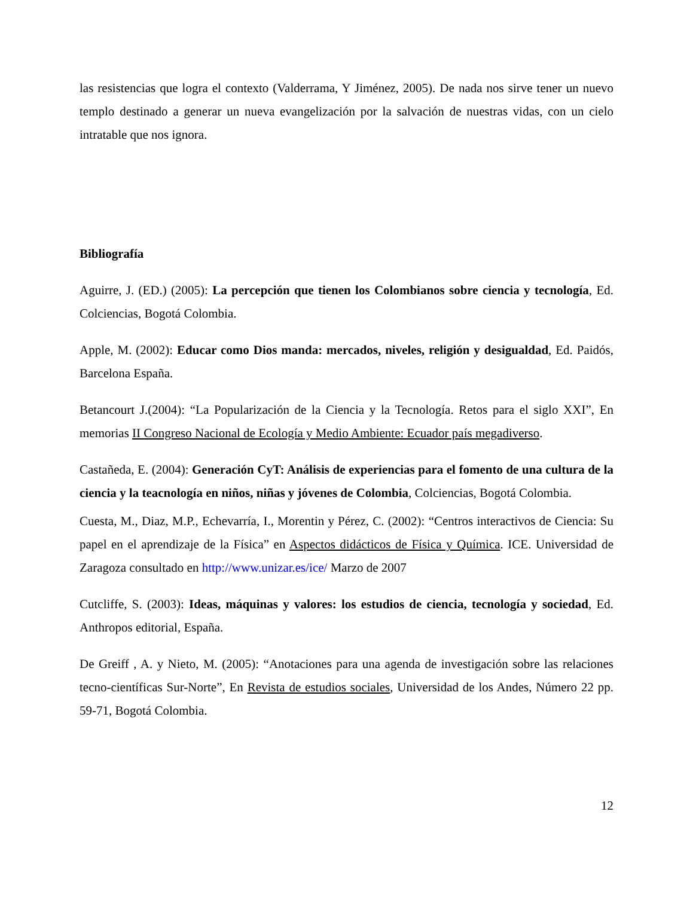las resistencias que logra el contexto (Valderrama, Y Jiménez, 2005). De nada nos sirve tener un nuevo templo destinado a generar un nueva evangelización por la salvación de nuestras vidas, con un cielo intratable que nos ignora.
Bibliografía
Aguirre, J. (ED.) (2005): La percepción que tienen los Colombianos sobre ciencia y tecnología, Ed. Colciencias, Bogotá Colombia.
Apple, M. (2002): Educar como Dios manda: mercados, niveles, religión y desigualdad, Ed. Paidós, Barcelona España.
Betancourt J.(2004): “La Popularización de la Ciencia y la Tecnología. Retos para el siglo XXI”, En memorias II Congreso Nacional de Ecología y Medio Ambiente: Ecuador país megadiverso.
Castañeda, E. (2004): Generación CyT: Análisis de experiencias para el fomento de una cultura de la ciencia y la teacnología en niños, niñas y jóvenes de Colombia, Colciencias, Bogotá Colombia.
Cuesta, M., Diaz, M.P., Echevarría, I., Morentin y Pérez, C. (2002): “Centros interactivos de Ciencia: Su papel en el aprendizaje de la Física” en Aspectos didácticos de Física y Química. ICE. Universidad de Zaragoza consultado en http://www.unizar.es/ice/ Marzo de 2007
Cutcliffe, S. (2003): Ideas, máquinas y valores: los estudios de ciencia, tecnología y sociedad, Ed. Anthropos editorial, España.
De Greiff , A. y Nieto, M. (2005): “Anotaciones para una agenda de investigación sobre las relaciones tecno-científicas Sur-Norte”, En Revista de estudios sociales, Universidad de los Andes, Número 22 pp. 59-71, Bogotá Colombia.
12